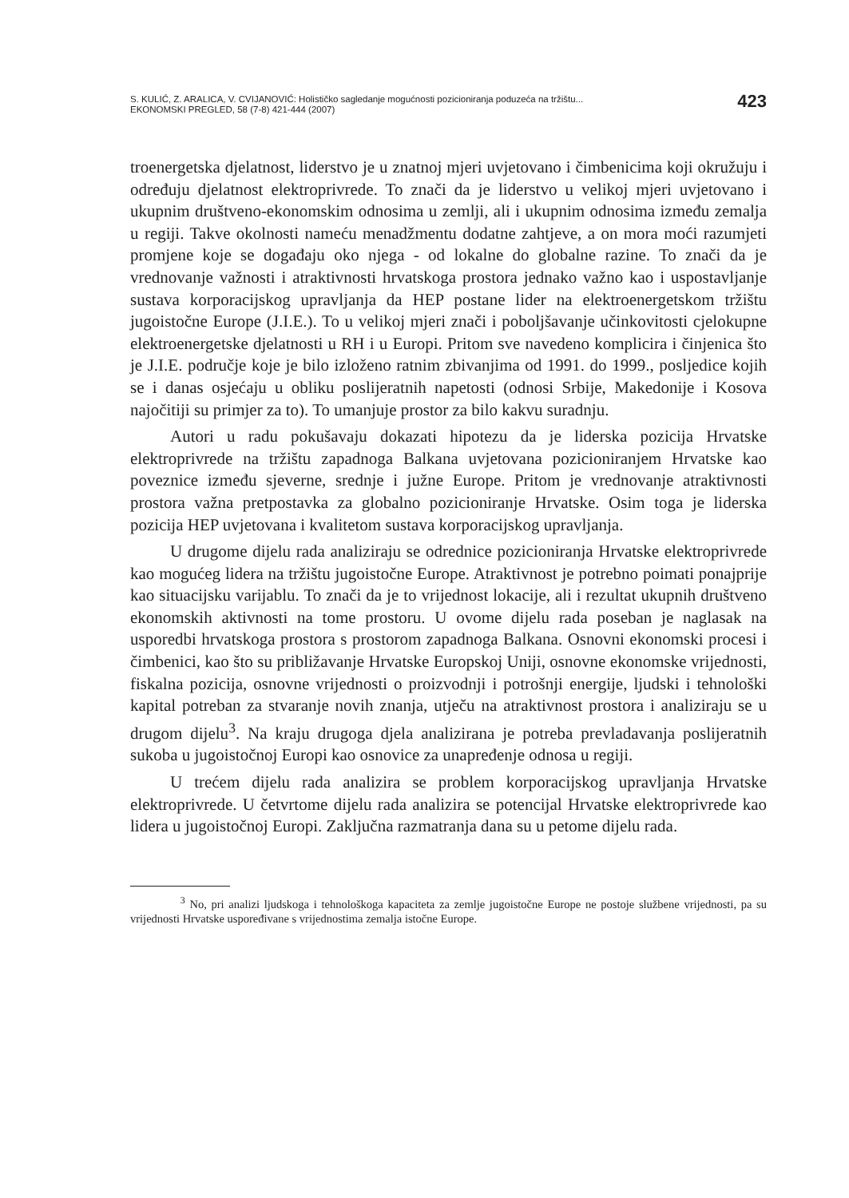S. KULIĆ, Z. ARALICA, V. CVIJANOVIĆ: Holističko sagledanje mogućnosti pozicioniranja poduzeća na tržištu...
EKONOMSKI PREGLED, 58 (7-8) 421-444 (2007)
423
troenergetska djelatnost, liderstvo je u znatnoj mjeri uvjetovano i čimbenicima koji okružuju i određuju djelatnost elektroprivrede. To znači da je liderstvo u velikoj mjeri uvjetovano i ukupnim društveno-ekonomskim odnosima u zemlji, ali i ukupnim odnosima između zemalja u regiji. Takve okolnosti nameću menadžmentu dodatne zahtjeve, a on mora moći razumjeti promjene koje se događaju oko njega - od lokalne do globalne razine. To znači da je vrednovanje važnosti i atraktivnosti hrvatskoga prostora jednako važno kao i uspostavljanje sustava korporacijskog upravljanja da HEP postane lider na elektroenergetskom tržištu jugoistočne Europe (J.I.E.). To u velikoj mjeri znači i poboljšavanje učinkovitosti cjelokupne elektroenergetske djelatnosti u RH i u Europi. Pritom sve navedeno komplicira i činjenica što je J.I.E. područje koje je bilo izloženo ratnim zbivanjima od 1991. do 1999., posljedice kojih se i danas osjećaju u obliku poslijeratnih napetosti (odnosi Srbije, Makedonije i Kosova najočitiji su primjer za to). To umanjuje prostor za bilo kakvu suradnju.
Autori u radu pokušavaju dokazati hipotezu da je liderska pozicija Hrvatske elektroprivrede na tržištu zapadnoga Balkana uvjetovana pozicioniranjem Hrvatske kao poveznice između sjeverne, srednje i južne Europe. Pritom je vrednovanje atraktivnosti prostora važna pretpostavka za globalno pozicioniranje Hrvatske. Osim toga je liderska pozicija HEP uvjetovana i kvalitetom sustava korporacijskog upravljanja.
U drugome dijelu rada analiziraju se odrednice pozicioniranja Hrvatske elektroprivrede kao mogućeg lidera na tržištu jugoistočne Europe. Atraktivnost je potrebno poimati ponajprije kao situacijsku varijablu. To znači da je to vrijednost lokacije, ali i rezultat ukupnih društveno ekonomskih aktivnosti na tome prostoru. U ovome dijelu rada poseban je naglasak na usporedbi hrvatskoga prostora s prostorom zapadnoga Balkana. Osnovni ekonomski procesi i čimbenici, kao što su približavanje Hrvatske Europskoj Uniji, osnovne ekonomske vrijednosti, fiskalna pozicija, osnovne vrijednosti o proizvodnji i potrošnji energije, ljudski i tehnološki kapital potreban za stvaranje novih znanja, utječu na atraktivnost prostora i analiziraju se u drugom dijelu<sup>3</sup>. Na kraju drugoga djela analizirana je potreba prevladavanja poslijeratnih sukoba u jugoistočnoj Europi kao osnovice za unapređenje odnosa u regiji.
U trećem dijelu rada analizira se problem korporacijskog upravljanja Hrvatske elektroprivrede. U četvrtome dijelu rada analizira se potencijal Hrvatske elektroprivrede kao lidera u jugoistočnoj Europi. Zaključna razmatranja dana su u petome dijelu rada.
<sup>3</sup> No, pri analizi ljudskoga i tehnološkoga kapaciteta za zemlje jugoistočne Europe ne postoje službene vrijednosti, pa su vrijednosti Hrvatske uspoređivane s vrijednostima zemalja istočne Europe.